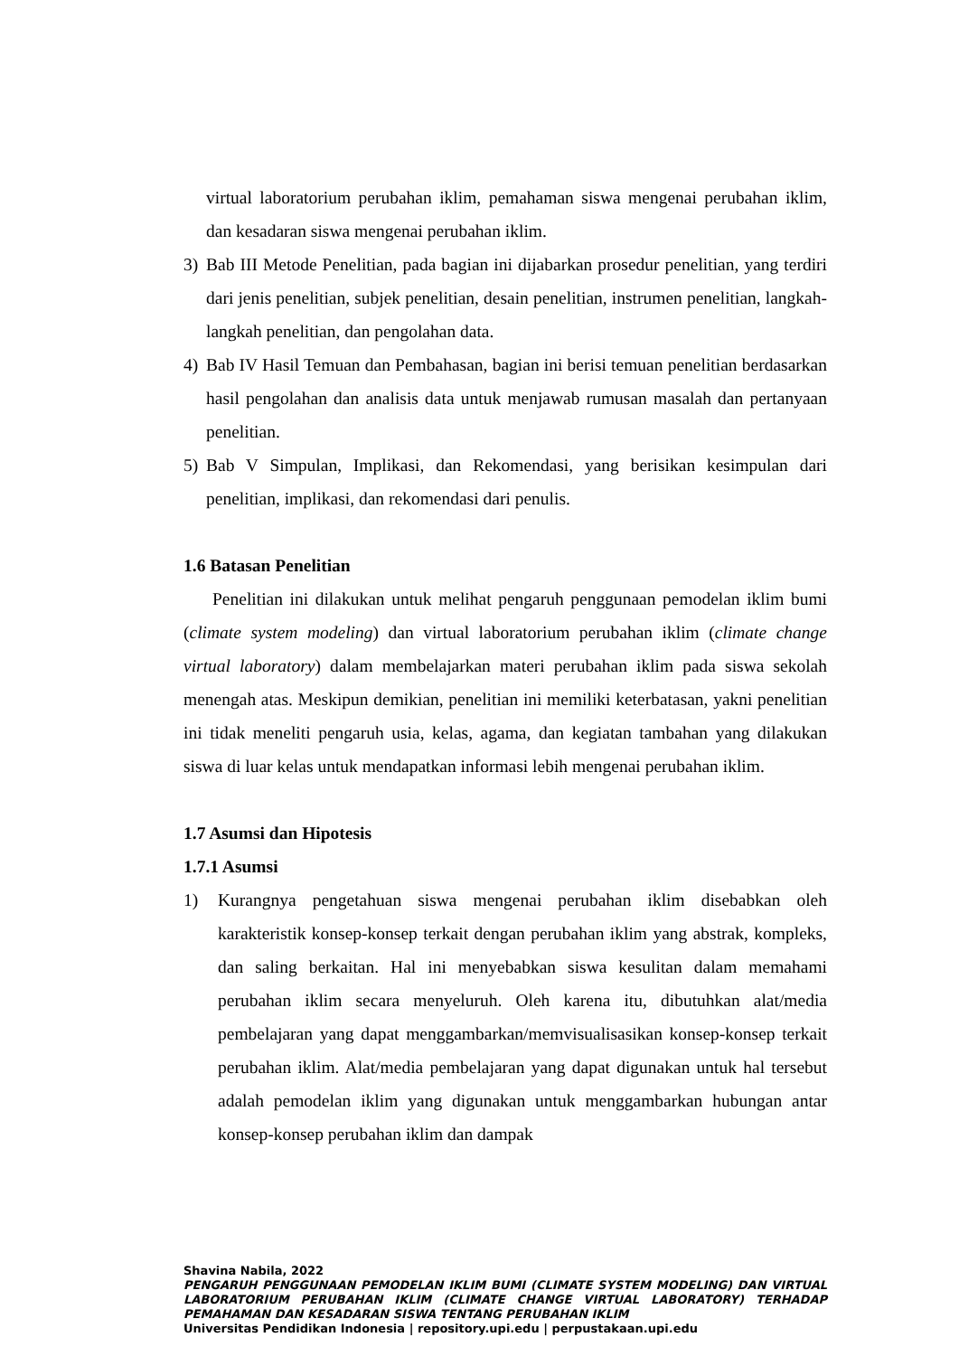virtual laboratorium perubahan iklim, pemahaman siswa mengenai perubahan iklim, dan kesadaran siswa mengenai perubahan iklim.
3) Bab III Metode Penelitian, pada bagian ini dijabarkan prosedur penelitian, yang terdiri dari jenis penelitian, subjek penelitian, desain penelitian, instrumen penelitian, langkah-langkah penelitian, dan pengolahan data.
4) Bab IV Hasil Temuan dan Pembahasan, bagian ini berisi temuan penelitian berdasarkan hasil pengolahan dan analisis data untuk menjawab rumusan masalah dan pertanyaan penelitian.
5) Bab V Simpulan, Implikasi, dan Rekomendasi, yang berisikan kesimpulan dari penelitian, implikasi, dan rekomendasi dari penulis.
1.6 Batasan Penelitian
Penelitian ini dilakukan untuk melihat pengaruh penggunaan pemodelan iklim bumi (climate system modeling) dan virtual laboratorium perubahan iklim (climate change virtual laboratory) dalam membelajarkan materi perubahan iklim pada siswa sekolah menengah atas. Meskipun demikian, penelitian ini memiliki keterbatasan, yakni penelitian ini tidak meneliti pengaruh usia, kelas, agama, dan kegiatan tambahan yang dilakukan siswa di luar kelas untuk mendapatkan informasi lebih mengenai perubahan iklim.
1.7 Asumsi dan Hipotesis
1.7.1 Asumsi
1) Kurangnya pengetahuan siswa mengenai perubahan iklim disebabkan oleh karakteristik konsep-konsep terkait dengan perubahan iklim yang abstrak, kompleks, dan saling berkaitan. Hal ini menyebabkan siswa kesulitan dalam memahami perubahan iklim secara menyeluruh. Oleh karena itu, dibutuhkan alat/media pembelajaran yang dapat menggambarkan/memvisualisasikan konsep-konsep terkait perubahan iklim. Alat/media pembelajaran yang dapat digunakan untuk hal tersebut adalah pemodelan iklim yang digunakan untuk menggambarkan hubungan antar konsep-konsep perubahan iklim dan dampak
Shavina Nabila, 2022
PENGARUH PENGGUNAAN PEMODELAN IKLIM BUMI (CLIMATE SYSTEM MODELING) DAN VIRTUAL LABORATORIUM PERUBAHAN IKLIM (CLIMATE CHANGE VIRTUAL LABORATORY) TERHADAP PEMAHAMAN DAN KESADARAN SISWA TENTANG PERUBAHAN IKLIM
Universitas Pendidikan Indonesia | repository.upi.edu | perpustakaan.upi.edu